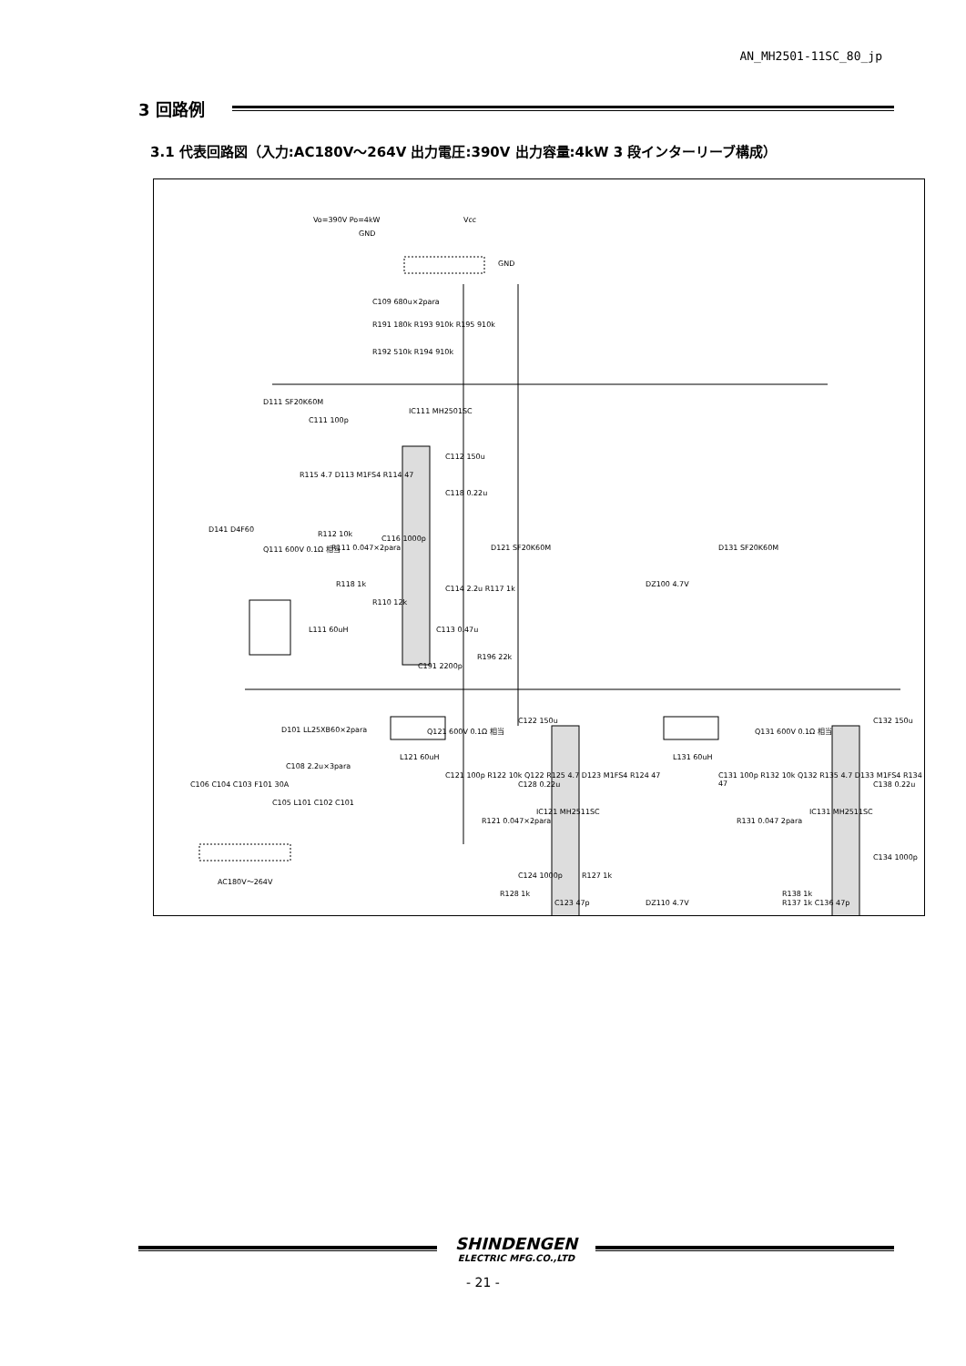AN_MH2501-11SC_80_jp
3 回路例
3.1 代表回路図（入力:AC180V～264V 出力電圧:390V 出力容量:4kW 3 段インターリーブ構成）
Vo=390V Po=4kW
GND
Vcc
GND
C109 680u×2para
R191 180k R193 910k R195 910k
R192 510k R194 910k
D111 SF20K60M
C111 100p
IC111 MH2501SC
R115 4.7 D113 M1FS4 R114 47
C112 150u
C118 0.22u
D141 D4F60
Q111 600V 0.1Ω 相当
R112 10k
R111 0.047×2para
C116 1000p
D121 SF20K60M D131 SF20K60M
R118 1k
C114 2.2u R117 1k
DZ100 4.7V
R110 12k
L111 60uH C113 0.47u
C191 2200p
R196 22k
L121 60uH
Q121 600V 0.1Ω 相当
C122 150u
L131 60uH
Q131 600V 0.1Ω 相当
C132 150u
D101 LL25XB60×2para
C108 2.2u×3para
C121 100p R122 10k Q122 R125 4.7 D123 M1FS4 R124 47
C128 0.22u
C131 100p R132 10k Q132 R135 4.7 D133 M1FS4 R134 47
C138 0.22u
R121 0.047×2para R131 0.047 2para
C124 1000p R127 1k
C134 1000p
R128 1k R138 1k
C123 47p DZ110 4.7V
C106 C104 C103 F101 30A
C105 L101 C102 C101
R137 1k C136 47p
IC121 MH2511SC IC131 MH2511SC
AC180V～264V
SHINDENGEN
ELECTRIC MFG.CO.,LTD
- 21 -